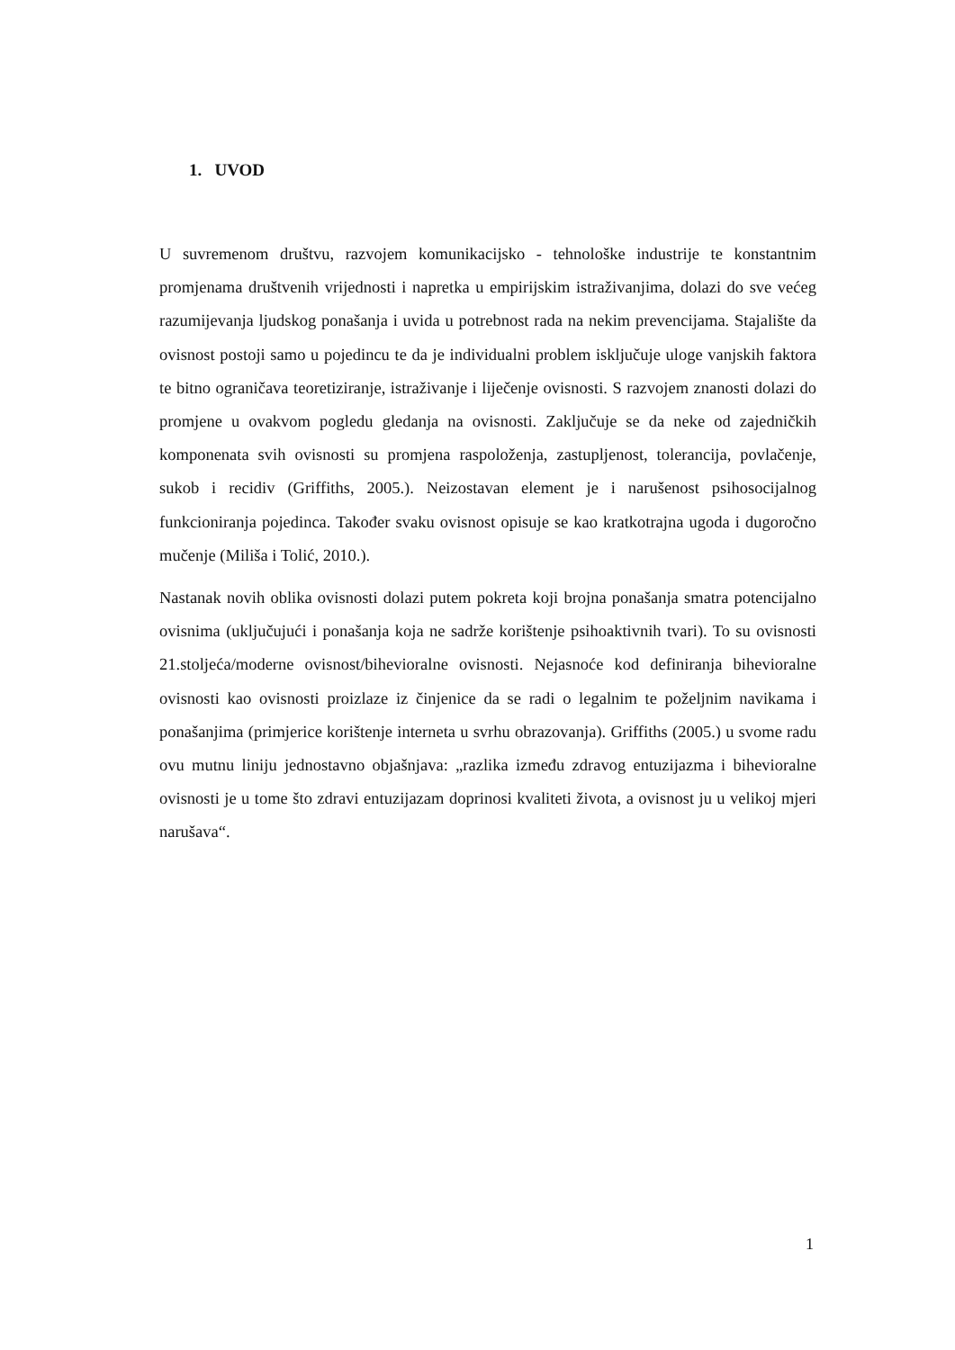1. UVOD
U suvremenom društvu, razvojem komunikacijsko - tehnološke industrije te konstantnim promjenama društvenih vrijednosti i napretka u empirijskim istraživanjima, dolazi do sve većeg razumijevanja ljudskog ponašanja i uvida u potrebnost rada na nekim prevencijama. Stajalište da ovisnost postoji samo u pojedincu te da je individualni problem isključuje uloge vanjskih faktora te bitno ograničava teoretiziranje, istraživanje i liječenje ovisnosti. S razvojem znanosti dolazi do promjene u ovakvom pogledu gledanja na ovisnosti. Zaključuje se da neke od zajedničkih komponenata svih ovisnosti su promjena raspoloženja, zastupljenost, tolerancija, povlačenje, sukob i recidiv (Griffiths, 2005.). Neizostavan element je i narušenost psihosocijalnog funkcioniranja pojedinca. Također svaku ovisnost opisuje se kao kratkotrajna ugoda i dugoročno mučenje (Miliša i Tolić, 2010.).
Nastanak novih oblika ovisnosti dolazi putem pokreta koji brojna ponašanja smatra potencijalno ovisnima (uključujući i ponašanja koja ne sadrže korištenje psihoaktivnih tvari). To su ovisnosti 21.stoljeća/moderne ovisnost/bihevioralne ovisnosti. Nejasnoće kod definiranja bihevioralne ovisnosti kao ovisnosti proizlaze iz činjenice da se radi o legalnim te poželjnim navikama i ponašanjima (primjerice korištenje interneta u svrhu obrazovanja). Griffiths (2005.) u svome radu ovu mutnu liniju jednostavno objašnjava: „razlika između zdravog entuzijazma i bihevioralne ovisnosti je u tome što zdravi entuzijazam doprinosi kvaliteti života, a ovisnost ju u velikoj mjeri narušava“.
1